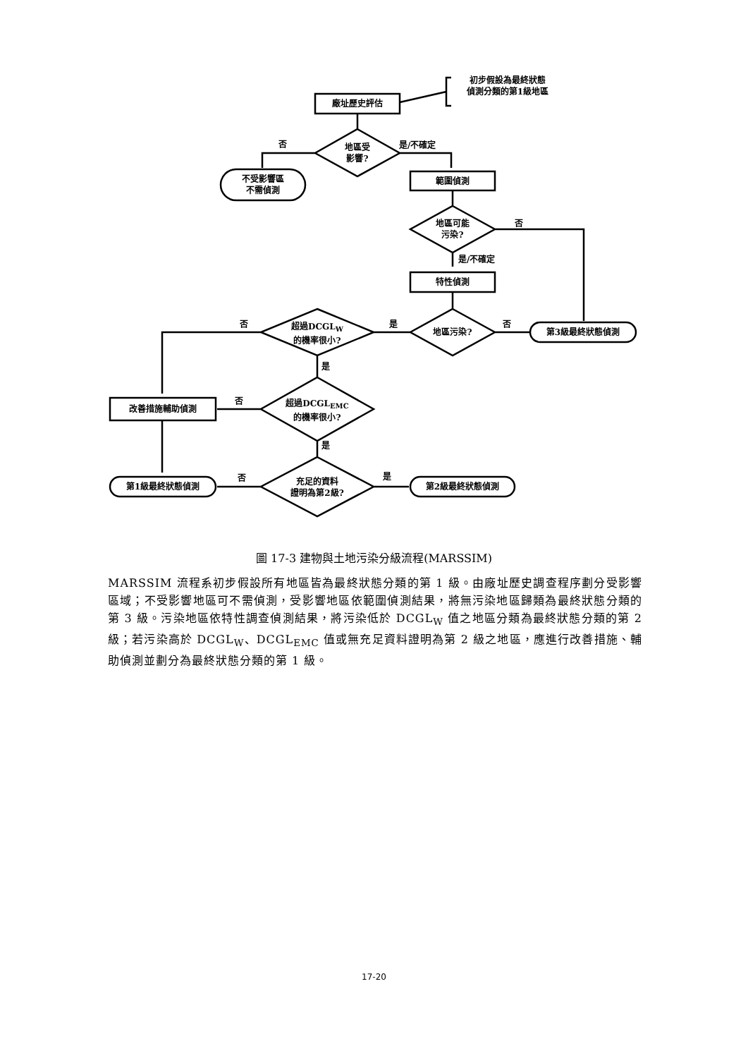初步假設為最終狀態
偵測分類的第1級地區
廠址歷史評估
否
地區受
影響?
是/不確定
不受影響區
不需偵測
範圍偵測
地區可能
污染?
否
是/不確定
特性偵測
否
超過DCGL<sub>W</sub>
的機率很小?
是
地區污染?
否
第3級最終狀態偵測
是
否
超過DCGL<sub>EMC</sub>
的機率很小?
改善措施輔助偵測
是
否
充足的資料
證明為第2級?
是
第1級最終狀態偵測 第2級最終狀態偵測
圖 17-3 建物與土地污染分級流程(MARSSIM)
MARSSIM 流程系初步假設所有地區皆為最終狀態分類的第 1 級。由廠址歷史調查程序劃分受影響區域；不受影響地區可不需偵測，受影響地區依範圍偵測結果，將無污染地區歸類為最終狀態分類的第 3 級。污染地區依特性調查偵測結果，將污染低於 DCGL<sub>W</sub> 值之地區分類為最終狀態分類的第 2 級；若污染高於 DCGL<sub>W</sub>、DCGL<sub>EMC</sub> 值或無充足資料證明為第 2 級之地區，應進行改善措施、輔助偵測並劃分為最終狀態分類的第 1 級。
17-20